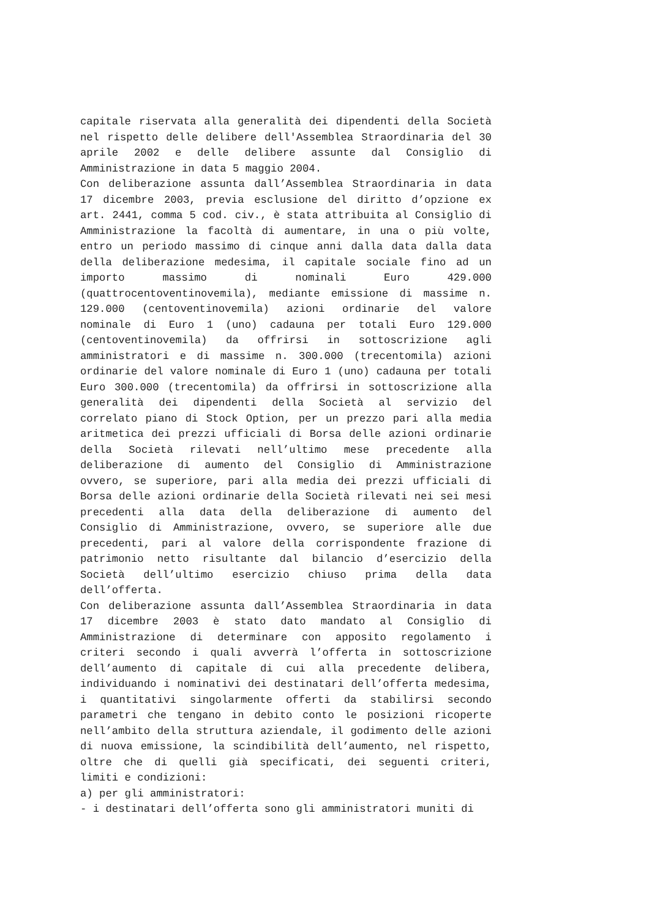capitale riservata alla generalità dei dipendenti della Società nel rispetto delle delibere dell'Assemblea Straordinaria del 30 aprile 2002 e delle delibere assunte dal Consiglio di Amministrazione in data 5 maggio 2004.
Con deliberazione assunta dall’Assemblea Straordinaria in data 17 dicembre 2003, previa esclusione del diritto d’opzione ex art. 2441, comma 5 cod. civ., è stata attribuita al Consiglio di Amministrazione la facoltà di aumentare, in una o più volte, entro un periodo massimo di cinque anni dalla data dalla data della deliberazione medesima, il capitale sociale fino ad un importo massimo di nominali Euro 429.000 (quattrocentoventinovemila), mediante emissione di massime n. 129.000 (centoventinovemila) azioni ordinarie del valore nominale di Euro 1 (uno) cadauna per totali Euro 129.000 (centoventinovemila) da offrirsi in sottoscrizione agli amministratori e di massime n. 300.000 (trecentomila) azioni ordinarie del valore nominale di Euro 1 (uno) cadauna per totali Euro 300.000 (trecentomila) da offrirsi in sottoscrizione alla generalità dei dipendenti della Società al servizio del correlato piano di Stock Option, per un prezzo pari alla media aritmetica dei prezzi ufficiali di Borsa delle azioni ordinarie della Società rilevati nell’ultimo mese precedente alla deliberazione di aumento del Consiglio di Amministrazione ovvero, se superiore, pari alla media dei prezzi ufficiali di Borsa delle azioni ordinarie della Società rilevati nei sei mesi precedenti alla data della deliberazione di aumento del Consiglio di Amministrazione, ovvero, se superiore alle due precedenti, pari al valore della corrispondente frazione di patrimonio netto risultante dal bilancio d’esercizio della Società dell’ultimo esercizio chiuso prima della data dell’offerta.
Con deliberazione assunta dall’Assemblea Straordinaria in data 17 dicembre 2003 è stato dato mandato al Consiglio di Amministrazione di determinare con apposito regolamento i criteri secondo i quali avverrà l’offerta in sottoscrizione dell’aumento di capitale di cui alla precedente delibera, individuando i nominativi dei destinatari dell’offerta medesima, i quantitativi singolarmente offerti da stabilirsi secondo parametri che tengano in debito conto le posizioni ricoperte nell’ambito della struttura aziendale, il godimento delle azioni di nuova emissione, la scindibilità dell’aumento, nel rispetto, oltre che di quelli già specificati, dei seguenti criteri, limiti e condizioni:
a) per gli amministratori:
- i destinatari dell’offerta sono gli amministratori muniti di